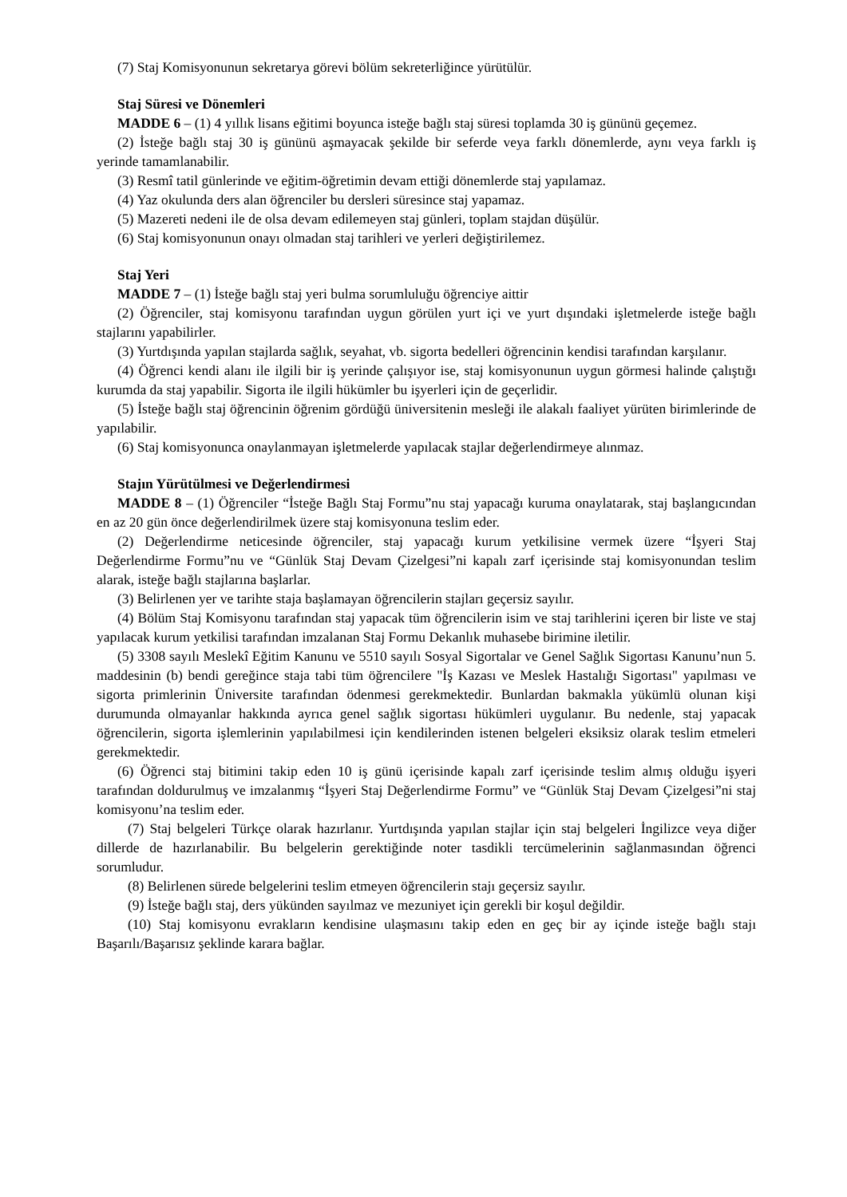(7) Staj Komisyonunun sekretarya görevi bölüm sekreterliğince yürütülür.
Staj Süresi ve Dönemleri
MADDE 6 – (1) 4 yıllık lisans eğitimi boyunca isteğe bağlı staj süresi toplamda 30 iş gününü geçemez.
(2) İsteğe bağlı staj 30 iş gününü aşmayacak şekilde bir seferde veya farklı dönemlerde, aynı veya farklı iş yerinde tamamlanabilir.
(3) Resmî tatil günlerinde ve eğitim-öğretimin devam ettiği dönemlerde staj yapılamaz.
(4) Yaz okulunda ders alan öğrenciler bu dersleri süresince staj yapamaz.
(5) Mazereti nedeni ile de olsa devam edilemeyen staj günleri, toplam stajdan düşülür.
(6) Staj komisyonunun onayı olmadan staj tarihleri ve yerleri değiştirilemez.
Staj Yeri
MADDE 7 – (1) İsteğe bağlı staj yeri bulma sorumluluğu öğrenciye aittir
(2) Öğrenciler, staj komisyonu tarafından uygun görülen yurt içi ve yurt dışındaki işletmelerde isteğe bağlı stajlarını yapabilirler.
(3) Yurtdışında yapılan stajlarda sağlık, seyahat, vb. sigorta bedelleri öğrencinin kendisi tarafından karşılanır.
(4) Öğrenci kendi alanı ile ilgili bir iş yerinde çalışıyor ise, staj komisyonunun uygun görmesi halinde çalıştığı kurumda da staj yapabilir. Sigorta ile ilgili hükümler bu işyerleri için de geçerlidir.
(5) İsteğe bağlı staj öğrencinin öğrenim gördüğü üniversitenin mesleği ile alakalı faaliyet yürüten birimlerinde de yapılabilir.
(6) Staj komisyonunca onaylanmayan işletmelerde yapılacak stajlar değerlendirmeye alınmaz.
Stajın Yürütülmesi ve Değerlendirmesi
MADDE 8 – (1) Öğrenciler “İsteğe Bağlı Staj Formu”nu staj yapacağı kuruma onaylatarak, staj başlangıcından en az 20 gün önce değerlendirilmek üzere staj komisyonuna teslim eder.
(2) Değerlendirme neticesinde öğrenciler, staj yapacağı kurum yetkilisine vermek üzere “İşyeri Staj Değerlendirme Formu”nu ve “Günlük Staj Devam Çizelgesi”ni kapalı zarf içerisinde staj komisyonundan teslim alarak, isteğe bağlı stajlarına başlarlar.
(3) Belirlenen yer ve tarihte staja başlamayan öğrencilerin stajları geçersiz sayılır.
(4) Bölüm Staj Komisyonu tarafından staj yapacak tüm öğrencilerin isim ve staj tarihlerini içeren bir liste ve staj yapılacak kurum yetkilisi tarafından imzalanan Staj Formu Dekanlık muhasebe birimine iletilir.
(5) 3308 sayılı Meslekî Eğitim Kanunu ve 5510 sayılı Sosyal Sigortalar ve Genel Sağlık Sigortası Kanunu’nun 5. maddesinin (b) bendi gereğince staja tabi tüm öğrencilere "İş Kazası ve Meslek Hastalığı Sigortası" yapılması ve sigorta primlerinin Üniversite tarafından ödenmesi gerekmektedir. Bunlardan bakmakla yükümlü olunan kişi durumunda olmayanlar hakkında ayrıca genel sağlık sigortası hükümleri uygulanır. Bu nedenle, staj yapacak öğrencilerin, sigorta işlemlerinin yapılabilmesi için kendilerinden istenen belgeleri eksiksiz olarak teslim etmeleri gerekmektedir.
(6) Öğrenci staj bitimini takip eden 10 iş günü içerisinde kapalı zarf içerisinde teslim almış olduğu işyeri tarafından doldurulmuş ve imzalanmış “İşyeri Staj Değerlendirme Formu” ve “Günlük Staj Devam Çizelgesi”ni staj komisyonu’na teslim eder.
(7) Staj belgeleri Türkçe olarak hazırlanır. Yurtdışında yapılan stajlar için staj belgeleri İngilizce veya diğer dillerde de hazırlanabilir. Bu belgelerin gerektiğinde noter tasdikli tercümelerinin sağlanmasından öğrenci sorumludur.
(8) Belirlenen sürede belgelerini teslim etmeyen öğrencilerin stajı geçersiz sayılır.
(9) İsteğe bağlı staj, ders yükünden sayılmaz ve mezuniyet için gerekli bir koşul değildir.
(10) Staj komisyonu evrakların kendisine ulaşmasını takip eden en geç bir ay içinde isteğe bağlı stajı Başarılı/Başarısız şeklinde karara bağlar.